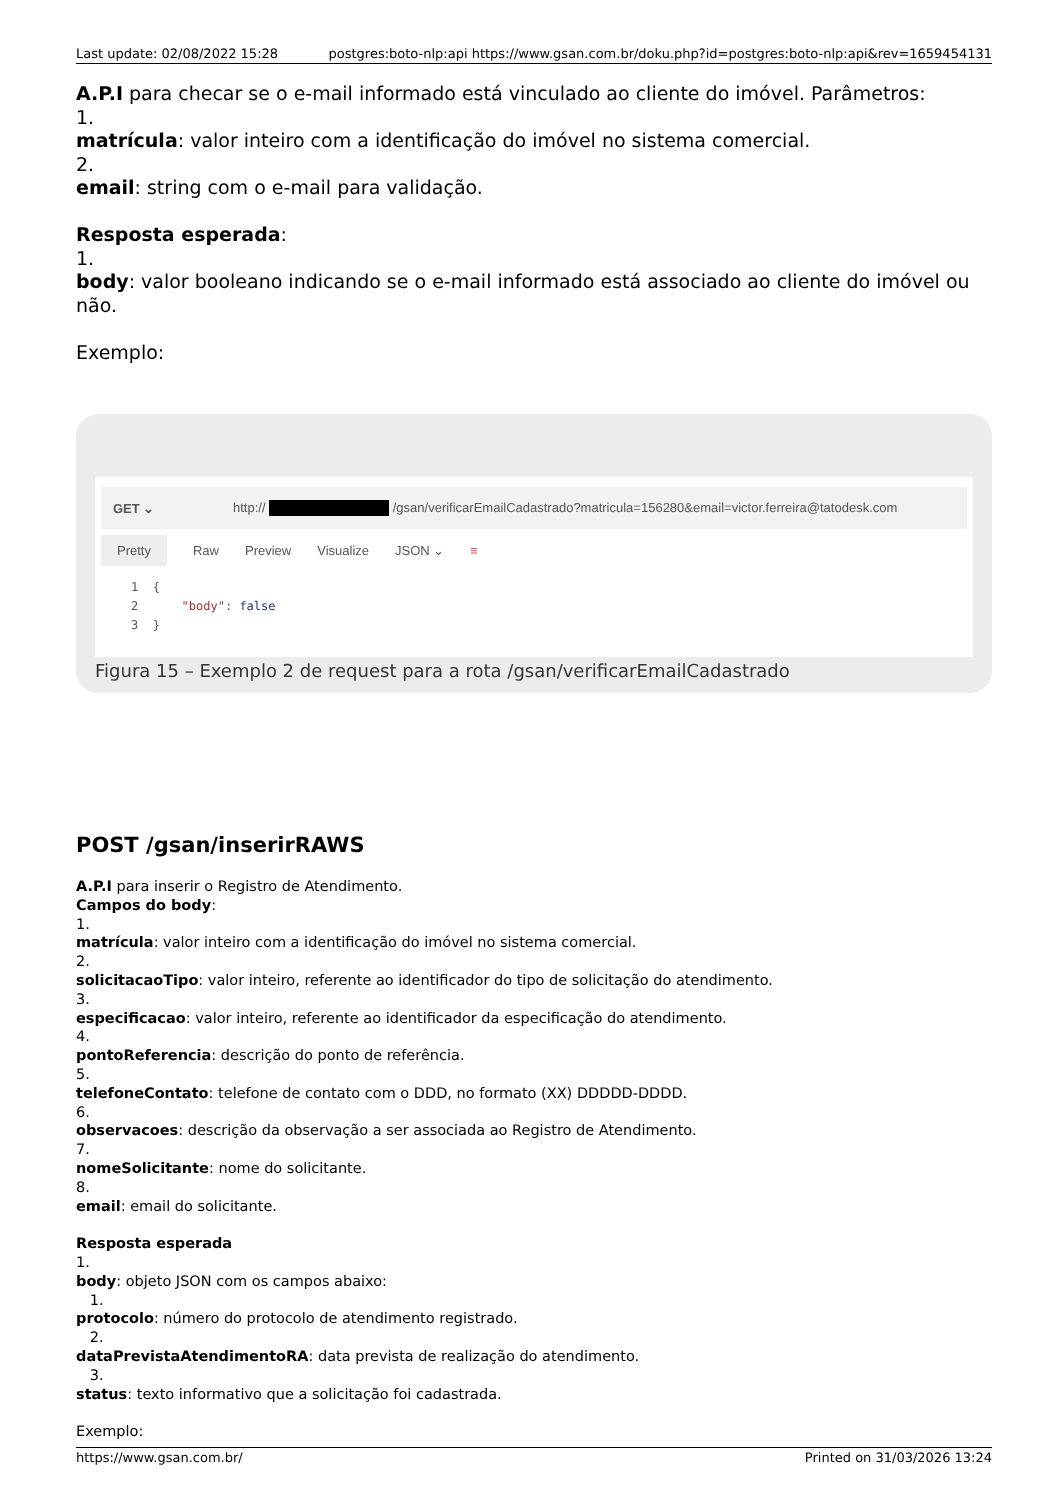Last update: 02/08/2022 15:28 postgres:boto-nlp:api https://www.gsan.com.br/doku.php?id=postgres:boto-nlp:api&rev=1659454131
A.P.I para checar se o e-mail informado está vinculado ao cliente do imóvel. Parâmetros:
1.
matrícula: valor inteiro com a identificação do imóvel no sistema comercial.
2.
email: string com o e-mail para validação.
Resposta esperada:
1.
body: valor booleano indicando se o e-mail informado está associado ao cliente do imóvel ou não.
Exemplo:
GET ⌄ http:// /gsan/verificarEmailCadastrado?matricula=156280&email=victor.ferreira@tatodesk.com
Pretty Raw Preview Visualize JSON ⌄ ≡
1  {
2      "body": false
3  }
Figura 15 – Exemplo 2 de request para a rota /gsan/verificarEmailCadastrado
POST /gsan/inserirRAWS
A.P.I para inserir o Registro de Atendimento.
Campos do body:
1.
matrícula: valor inteiro com a identificação do imóvel no sistema comercial.
2.
solicitacaoTipo: valor inteiro, referente ao identificador do tipo de solicitação do atendimento.
3.
especificacao: valor inteiro, referente ao identificador da especificação do atendimento.
4.
pontoReferencia: descrição do ponto de referência.
5.
telefoneContato: telefone de contato com o DDD, no formato (XX) DDDDD-DDDD.
6.
observacoes: descrição da observação a ser associada ao Registro de Atendimento.
7.
nomeSolicitante: nome do solicitante.
8.
email: email do solicitante.
Resposta esperada
1.
body: objeto JSON com os campos abaixo:
1.
protocolo: número do protocolo de atendimento registrado.
2.
dataPrevistaAtendimentoRA: data prevista de realização do atendimento.
3.
status: texto informativo que a solicitação foi cadastrada.
Exemplo:
https://www.gsan.com.br/ Printed on 31/03/2026 13:24